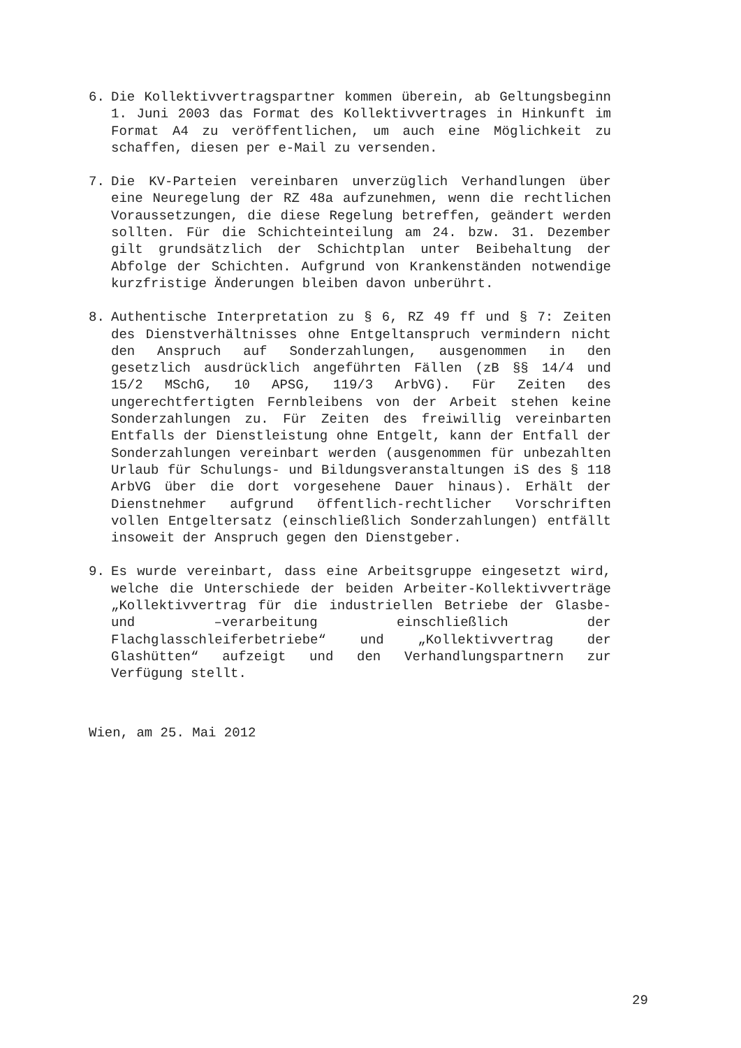6. Die Kollektivvertragspartner kommen überein, ab Geltungsbeginn 1. Juni 2003 das Format des Kollektivvertrages in Hinkunft im Format A4 zu veröffentlichen, um auch eine Möglichkeit zu schaffen, diesen per e-Mail zu versenden.
7. Die KV-Parteien vereinbaren unverzüglich Verhandlungen über eine Neuregelung der RZ 48a aufzunehmen, wenn die rechtlichen Voraussetzungen, die diese Regelung betreffen, geändert werden sollten. Für die Schichteinteilung am 24. bzw. 31. Dezember gilt grundsätzlich der Schichtplan unter Beibehaltung der Abfolge der Schichten. Aufgrund von Krankenständen notwendige kurzfristige Änderungen bleiben davon unberührt.
8. Authentische Interpretation zu § 6, RZ 49 ff und § 7: Zeiten des Dienstverhältnisses ohne Entgeltanspruch vermindern nicht den Anspruch auf Sonderzahlungen, ausgenommen in den gesetzlich ausdrücklich angeführten Fällen (zB §§ 14/4 und 15/2 MSchG, 10 APSG, 119/3 ArbVG). Für Zeiten des ungerechtfertigten Fernbleibens von der Arbeit stehen keine Sonderzahlungen zu. Für Zeiten des freiwillig vereinbarten Entfalls der Dienstleistung ohne Entgelt, kann der Entfall der Sonderzahlungen vereinbart werden (ausgenommen für unbezahlten Urlaub für Schulungs- und Bildungsveranstaltungen iS des § 118 ArbVG über die dort vorgesehene Dauer hinaus). Erhält der Dienstnehmer aufgrund öffentlich-rechtlicher Vorschriften vollen Entgeltersatz (einschließlich Sonderzahlungen) entfällt insoweit der Anspruch gegen den Dienstgeber.
9. Es wurde vereinbart, dass eine Arbeitsgruppe eingesetzt wird, welche die Unterschiede der beiden Arbeiter-Kollektivverträge „Kollektivvertrag für die industriellen Betriebe der Glasbe- und –verarbeitung einschließlich der Flachglasschleiferbetriebe“ und „Kollektivvertrag der Glashütten“ aufzeigt und den Verhandlungspartnern zur Verfügung stellt.
Wien, am 25. Mai 2012
29